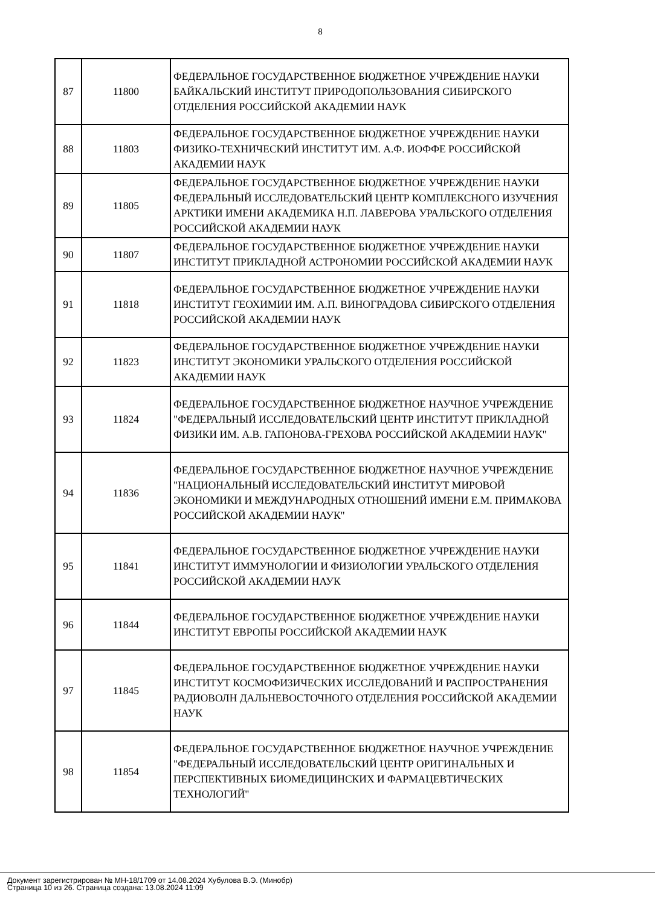8
| 87 | 11800 | ФЕДЕРАЛЬНОЕ ГОСУДАРСТВЕННОЕ БЮДЖЕТНОЕ УЧРЕЖДЕНИЕ НАУКИ БАЙКАЛЬСКИЙ ИНСТИТУТ ПРИРОДОПОЛЬЗОВАНИЯ СИБИРСКОГО ОТДЕЛЕНИЯ РОССИЙСКОЙ АКАДЕМИИ НАУК |
| 88 | 11803 | ФЕДЕРАЛЬНОЕ ГОСУДАРСТВЕННОЕ БЮДЖЕТНОЕ УЧРЕЖДЕНИЕ НАУКИ ФИЗИКО-ТЕХНИЧЕСКИЙ ИНСТИТУТ ИМ. А.Ф. ИОФФЕ РОССИЙСКОЙ АКАДЕМИИ НАУК |
| 89 | 11805 | ФЕДЕРАЛЬНОЕ ГОСУДАРСТВЕННОЕ БЮДЖЕТНОЕ УЧРЕЖДЕНИЕ НАУКИ ФЕДЕРАЛЬНЫЙ ИССЛЕДОВАТЕЛЬСКИЙ ЦЕНТР КОМПЛЕКСНОГО ИЗУЧЕНИЯ АРКТИКИ ИМЕНИ АКАДЕМИКА Н.П. ЛАВЕРОВА УРАЛЬСКОГО ОТДЕЛЕНИЯ РОССИЙСКОЙ АКАДЕМИИ НАУК |
| 90 | 11807 | ФЕДЕРАЛЬНОЕ ГОСУДАРСТВЕННОЕ БЮДЖЕТНОЕ УЧРЕЖДЕНИЕ НАУКИ ИНСТИТУТ ПРИКЛАДНОЙ АСТРОНОМИИ РОССИЙСКОЙ АКАДЕМИИ НАУК |
| 91 | 11818 | ФЕДЕРАЛЬНОЕ ГОСУДАРСТВЕННОЕ БЮДЖЕТНОЕ УЧРЕЖДЕНИЕ НАУКИ ИНСТИТУТ ГЕОХИМИИ ИМ. А.П. ВИНОГРАДОВА СИБИРСКОГО ОТДЕЛЕНИЯ РОССИЙСКОЙ АКАДЕМИИ НАУК |
| 92 | 11823 | ФЕДЕРАЛЬНОЕ ГОСУДАРСТВЕННОЕ БЮДЖЕТНОЕ УЧРЕЖДЕНИЕ НАУКИ ИНСТИТУТ ЭКОНОМИКИ УРАЛЬСКОГО ОТДЕЛЕНИЯ РОССИЙСКОЙ АКАДЕМИИ НАУК |
| 93 | 11824 | ФЕДЕРАЛЬНОЕ ГОСУДАРСТВЕННОЕ БЮДЖЕТНОЕ НАУЧНОЕ УЧРЕЖДЕНИЕ "ФЕДЕРАЛЬНЫЙ ИССЛЕДОВАТЕЛЬСКИЙ ЦЕНТР ИНСТИТУТ ПРИКЛАДНОЙ ФИЗИКИ ИМ. А.В. ГАПОНОВА-ГРЕХОВА РОССИЙСКОЙ АКАДЕМИИ НАУК" |
| 94 | 11836 | ФЕДЕРАЛЬНОЕ ГОСУДАРСТВЕННОЕ БЮДЖЕТНОЕ НАУЧНОЕ УЧРЕЖДЕНИЕ "НАЦИОНАЛЬНЫЙ ИССЛЕДОВАТЕЛЬСКИЙ ИНСТИТУТ МИРОВОЙ ЭКОНОМИКИ И МЕЖДУНАРОДНЫХ ОТНОШЕНИЙ ИМЕНИ Е.М. ПРИМАКОВА РОССИЙСКОЙ АКАДЕМИИ НАУК" |
| 95 | 11841 | ФЕДЕРАЛЬНОЕ ГОСУДАРСТВЕННОЕ БЮДЖЕТНОЕ УЧРЕЖДЕНИЕ НАУКИ ИНСТИТУТ ИММУНОЛОГИИ И ФИЗИОЛОГИИ УРАЛЬСКОГО ОТДЕЛЕНИЯ РОССИЙСКОЙ АКАДЕМИИ НАУК |
| 96 | 11844 | ФЕДЕРАЛЬНОЕ ГОСУДАРСТВЕННОЕ БЮДЖЕТНОЕ УЧРЕЖДЕНИЕ НАУКИ ИНСТИТУТ ЕВРОПЫ РОССИЙСКОЙ АКАДЕМИИ НАУК |
| 97 | 11845 | ФЕДЕРАЛЬНОЕ ГОСУДАРСТВЕННОЕ БЮДЖЕТНОЕ УЧРЕЖДЕНИЕ НАУКИ ИНСТИТУТ КОСМОФИЗИЧЕСКИХ ИССЛЕДОВАНИЙ И РАСПРОСТРАНЕНИЯ РАДИОВОЛН ДАЛЬНЕВОСТОЧНОГО ОТДЕЛЕНИЯ РОССИЙСКОЙ АКАДЕМИИ НАУК |
| 98 | 11854 | ФЕДЕРАЛЬНОЕ ГОСУДАРСТВЕННОЕ БЮДЖЕТНОЕ НАУЧНОЕ УЧРЕЖДЕНИЕ "ФЕДЕРАЛЬНЫЙ ИССЛЕДОВАТЕЛЬСКИЙ ЦЕНТР ОРИГИНАЛЬНЫХ И ПЕРСПЕКТИВНЫХ БИОМЕДИЦИНСКИХ И ФАРМАЦЕВТИЧЕСКИХ ТЕХНОЛОГИЙ" |
Документ зарегистрирован № МН-18/1709 от 14.08.2024 Хубулова В.Э. (Минобр)
Страница 10 из 26. Страница создана: 13.08.2024 11:09